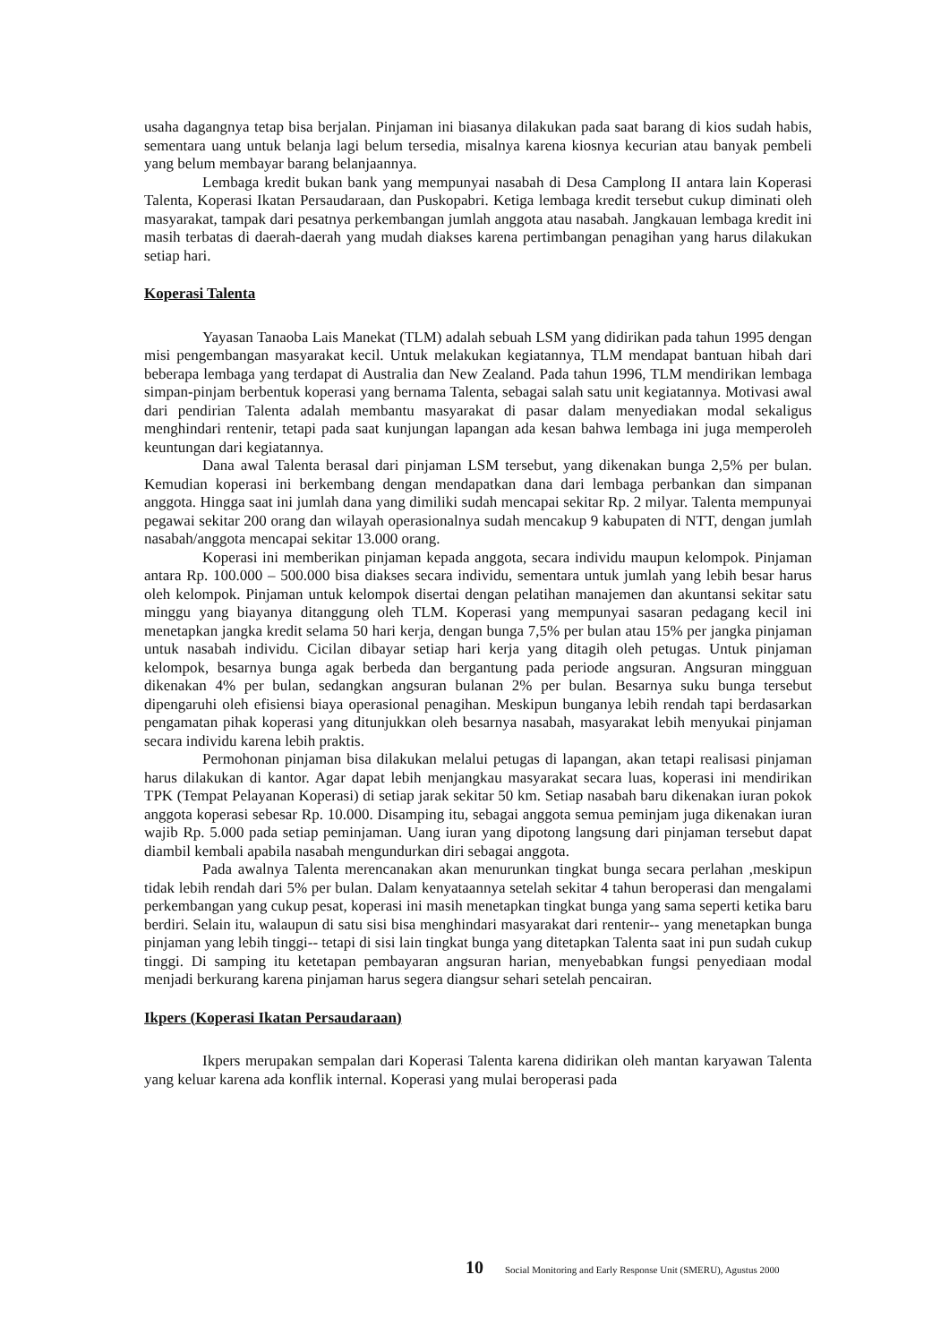usaha dagangnya tetap bisa berjalan. Pinjaman ini biasanya dilakukan pada saat barang di kios sudah habis, sementara uang untuk belanja lagi belum tersedia, misalnya karena kiosnya kecurian atau banyak pembeli yang belum membayar barang belanjaannya.
Lembaga kredit bukan bank yang mempunyai nasabah di Desa Camplong II antara lain Koperasi Talenta, Koperasi Ikatan Persaudaraan, dan Puskopabri. Ketiga lembaga kredit tersebut cukup diminati oleh masyarakat, tampak dari pesatnya perkembangan jumlah anggota atau nasabah. Jangkauan lembaga kredit ini masih terbatas di daerah-daerah yang mudah diakses karena pertimbangan penagihan yang harus dilakukan setiap hari.
Koperasi Talenta
Yayasan Tanaoba Lais Manekat (TLM) adalah sebuah LSM yang didirikan pada tahun 1995 dengan misi pengembangan masyarakat kecil. Untuk melakukan kegiatannya, TLM mendapat bantuan hibah dari beberapa lembaga yang terdapat di Australia dan New Zealand. Pada tahun 1996, TLM mendirikan lembaga simpan-pinjam berbentuk koperasi yang bernama Talenta, sebagai salah satu unit kegiatannya. Motivasi awal dari pendirian Talenta adalah membantu masyarakat di pasar dalam menyediakan modal sekaligus menghindari rentenir, tetapi pada saat kunjungan lapangan ada kesan bahwa lembaga ini juga memperoleh keuntungan dari kegiatannya.
Dana awal Talenta berasal dari pinjaman LSM tersebut, yang dikenakan bunga 2,5% per bulan. Kemudian koperasi ini berkembang dengan mendapatkan dana dari lembaga perbankan dan simpanan anggota. Hingga saat ini jumlah dana yang dimiliki sudah mencapai sekitar Rp. 2 milyar. Talenta mempunyai pegawai sekitar 200 orang dan wilayah operasionalnya sudah mencakup 9 kabupaten di NTT, dengan jumlah nasabah/anggota mencapai sekitar 13.000 orang.
Koperasi ini memberikan pinjaman kepada anggota, secara individu maupun kelompok. Pinjaman antara Rp. 100.000 – 500.000 bisa diakses secara individu, sementara untuk jumlah yang lebih besar harus oleh kelompok. Pinjaman untuk kelompok disertai dengan pelatihan manajemen dan akuntansi sekitar satu minggu yang biayanya ditanggung oleh TLM. Koperasi yang mempunyai sasaran pedagang kecil ini menetapkan jangka kredit selama 50 hari kerja, dengan bunga 7,5% per bulan atau 15% per jangka pinjaman untuk nasabah individu. Cicilan dibayar setiap hari kerja yang ditagih oleh petugas. Untuk pinjaman kelompok, besarnya bunga agak berbeda dan bergantung pada periode angsuran. Angsuran mingguan dikenakan 4% per bulan, sedangkan angsuran bulanan 2% per bulan. Besarnya suku bunga tersebut dipengaruhi oleh efisiensi biaya operasional penagihan. Meskipun bunganya lebih rendah tapi berdasarkan pengamatan pihak koperasi yang ditunjukkan oleh besarnya nasabah, masyarakat lebih menyukai pinjaman secara individu karena lebih praktis.
Permohonan pinjaman bisa dilakukan melalui petugas di lapangan, akan tetapi realisasi pinjaman harus dilakukan di kantor. Agar dapat lebih menjangkau masyarakat secara luas, koperasi ini mendirikan TPK (Tempat Pelayanan Koperasi) di setiap jarak sekitar 50 km. Setiap nasabah baru dikenakan iuran pokok anggota koperasi sebesar Rp. 10.000. Disamping itu, sebagai anggota semua peminjam juga dikenakan iuran wajib Rp. 5.000 pada setiap peminjaman. Uang iuran yang dipotong langsung dari pinjaman tersebut dapat diambil kembali apabila nasabah mengundurkan diri sebagai anggota.
Pada awalnya Talenta merencanakan akan menurunkan tingkat bunga secara perlahan ,meskipun tidak lebih rendah dari 5% per bulan. Dalam kenyataannya setelah sekitar 4 tahun beroperasi dan mengalami perkembangan yang cukup pesat, koperasi ini masih menetapkan tingkat bunga yang sama seperti ketika baru berdiri. Selain itu, walaupun di satu sisi bisa menghindari masyarakat dari rentenir-- yang menetapkan bunga pinjaman yang lebih tinggi-- tetapi di sisi lain tingkat bunga yang ditetapkan Talenta saat ini pun sudah cukup tinggi. Di samping itu ketetapan pembayaran angsuran harian, menyebabkan fungsi penyediaan modal menjadi berkurang karena pinjaman harus segera diangsur sehari setelah pencairan.
Ikpers (Koperasi Ikatan Persaudaraan)
Ikpers merupakan sempalan dari Koperasi Talenta karena didirikan oleh mantan karyawan Talenta yang keluar karena ada konflik internal. Koperasi yang mulai beroperasi pada
10 Social Monitoring and Early Response Unit (SMERU), Agustus 2000